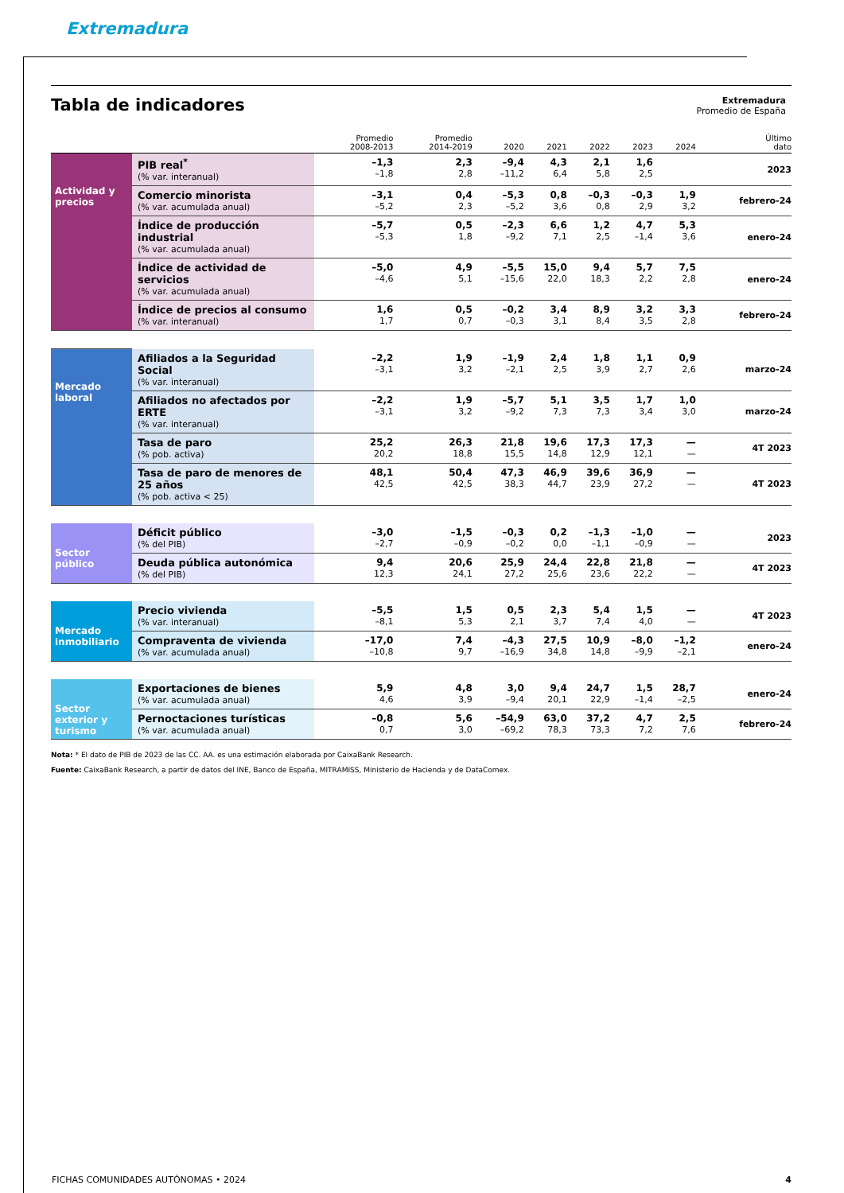Extremadura
Tabla de indicadores
Extremadura
Promedio de España
| | | Promedio 2008-2013 | Promedio 2014-2019 | 2020 | 2021 | 2022 | 2023 | 2024 | Último dato |
| --- | --- | --- | --- | --- | --- | --- | --- | --- | --- |
| Actividad y precios | PIB real<sup>*</sup> (% var. interanual) | –1,3 –1,8 | 2,3 2,8 | –9,4 –11,2 | 4,3 6,4 | 2,1 5,8 | 1,6 2,5 | | 2023 |
| | Comercio minorista (% var. acumulada anual) | –3,1 –5,2 | 0,4 2,3 | –5,3 –5,2 | 0,8 3,6 | –0,3 0,8 | –0,3 2,9 | 1,9 3,2 | febrero-24 |
| | Índice de producción industrial (% var. acumulada anual) | –5,7 –5,3 | 0,5 1,8 | –2,3 –9,2 | 6,6 7,1 | 1,2 2,5 | 4,7 –1,4 | 5,3 3,6 | enero-24 |
| | Índice de actividad de servicios (% var. acumulada anual) | –5,0 –4,6 | 4,9 5,1 | –5,5 –15,6 | 15,0 22,0 | 9,4 18,3 | 5,7 2,2 | 7,5 2,8 | enero-24 |
| | Índice de precios al consumo (% var. interanual) | 1,6 1,7 | 0,5 0,7 | –0,2 –0,3 | 3,4 3,1 | 8,9 8,4 | 3,2 3,5 | 3,3 2,8 | febrero-24 |
| Mercado laboral | Afiliados a la Seguridad Social (% var. interanual) | –2,2 –3,1 | 1,9 3,2 | –1,9 –2,1 | 2,4 2,5 | 1,8 3,9 | 1,1 2,7 | 0,9 2,6 | marzo-24 |
| | Afiliados no afectados por ERTE (% var. interanual) | –2,2 –3,1 | 1,9 3,2 | –5,7 –9,2 | 5,1 7,3 | 3,5 7,3 | 1,7 3,4 | 1,0 3,0 | marzo-24 |
| | Tasa de paro (% pob. activa) | 25,2 20,2 | 26,3 18,8 | 21,8 15,5 | 19,6 14,8 | 17,3 12,9 | 17,3 12,1 | — — | 4T 2023 |
| | Tasa de paro de menores de 25 años (% pob. activa < 25) | 48,1 42,5 | 50,4 42,5 | 47,3 38,3 | 46,9 44,7 | 39,6 23,9 | 36,9 27,2 | — — | 4T 2023 |
| Sector público | Déficit público (% del PIB) | –3,0 –2,7 | –1,5 –0,9 | –0,3 –0,2 | 0,2 0,0 | –1,3 –1,1 | –1,0 –0,9 | — — | 2023 |
| | Deuda pública autonómica (% del PIB) | 9,4 12,3 | 20,6 24,1 | 25,9 27,2 | 24,4 25,6 | 22,8 23,6 | 21,8 22,2 | — — | 4T 2023 |
| Mercado inmobiliario | Precio vivienda (% var. interanual) | –5,5 –8,1 | 1,5 5,3 | 0,5 2,1 | 2,3 3,7 | 5,4 7,4 | 1,5 4,0 | — — | 4T 2023 |
| | Compraventa de vivienda (% var. acumulada anual) | –17,0 –10,8 | 7,4 9,7 | –4,3 –16,9 | 27,5 34,8 | 10,9 14,8 | –8,0 –9,9 | –1,2 –2,1 | enero-24 |
| Sector exterior y turismo | Exportaciones de bienes (% var. acumulada anual) | 5,9 4,6 | 4,8 3,9 | 3,0 –9,4 | 9,4 20,1 | 24,7 22,9 | 1,5 –1,4 | 28,7 –2,5 | enero-24 |
| | Pernoctaciones turísticas (% var. acumulada anual) | –0,8 0,7 | 5,6 3,0 | –54,9 –69,2 | 63,0 78,3 | 37,2 73,3 | 4,7 7,2 | 2,5 7,6 | febrero-24 |
Nota: * El dato de PIB de 2023 de las CC. AA. es una estimación elaborada por CaixaBank Research.
Fuente: CaixaBank Research, a partir de datos del INE, Banco de España, MITRAMISS, Ministerio de Hacienda y de DataComex.
FICHAS COMUNIDADES AUTÓNOMAS • 2024 4